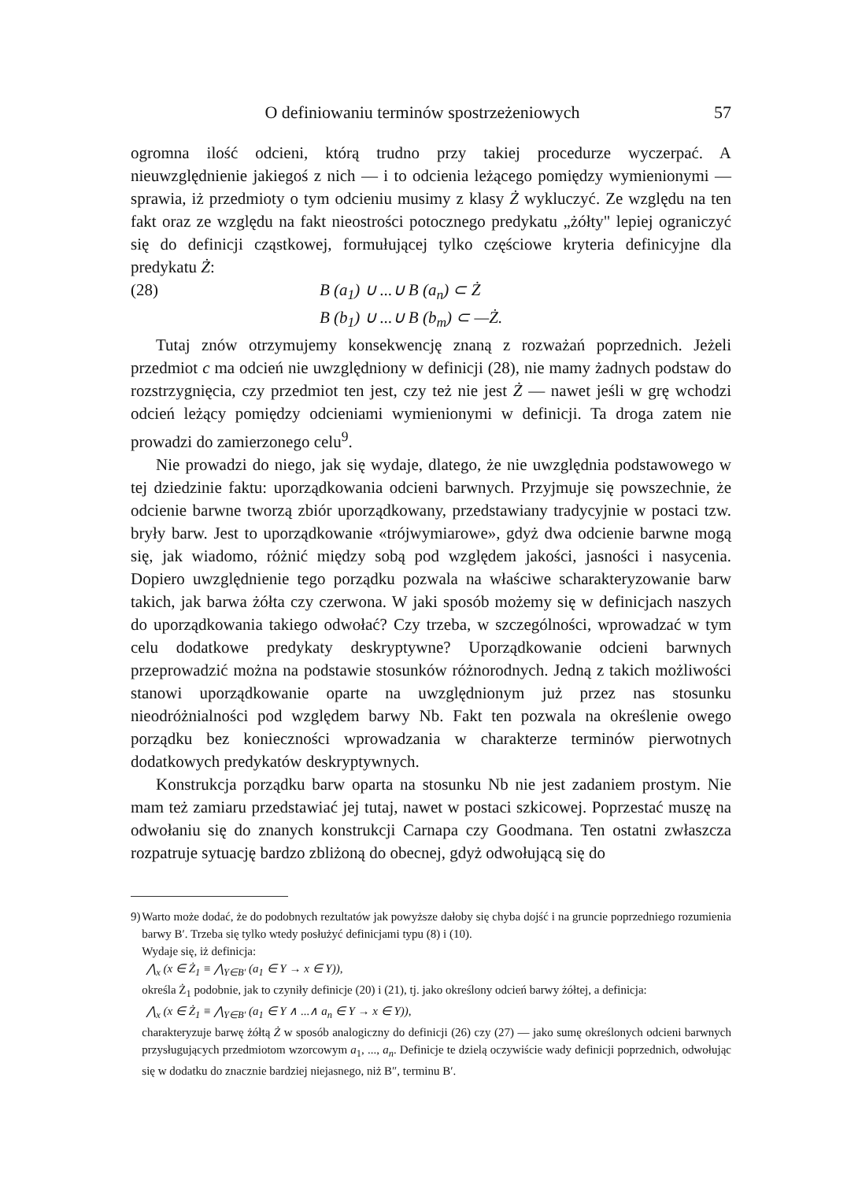O definiowaniu terminów spostrzeżeniowych 57
ogromna ilość odcieni, którą trudno przy takiej procedurze wyczerpać. A nieuwzględnienie jakiegoś z nich — i to odcienia leżącego pomiędzy wymienionymi — sprawia, iż przedmioty o tym odcieniu musimy z klasy Ż wykluczyć. Ze względu na ten fakt oraz ze względu na fakt nieostrości potocznego predykatu „żółty" lepiej ograniczyć się do definicji cząstkowej, formułującej tylko częściowe kryteria definicyjne dla predykatu Ż:
(28) B (a<sub>1</sub>) ∪ ...∪ B (a<sub>n</sub>) ⊂ Ż
B (b<sub>1</sub>) ∪ ...∪ B (b<sub>m</sub>) ⊂ —Ż.
Tutaj znów otrzymujemy konsekwencję znaną z rozważań poprzednich. Jeżeli przedmiot c ma odcień nie uwzględniony w definicji (28), nie mamy żadnych podstaw do rozstrzygnięcia, czy przedmiot ten jest, czy też nie jest Ż — nawet jeśli w grę wchodzi odcień leżący pomiędzy odcieniami wymienionymi w definicji. Ta droga zatem nie prowadzi do zamierzonego celu<sup>9</sup>.
Nie prowadzi do niego, jak się wydaje, dlatego, że nie uwzględnia podstawowego w tej dziedzinie faktu: uporządkowania odcieni barwnych. Przyjmuje się powszechnie, że odcienie barwne tworzą zbiór uporządkowany, przedstawiany tradycyjnie w postaci tzw. bryły barw. Jest to uporządkowanie «trójwymiarowe», gdyż dwa odcienie barwne mogą się, jak wiadomo, różnić między sobą pod względem jakości, jasności i nasycenia. Dopiero uwzględnienie tego porządku pozwala na właściwe scharakteryzowanie barw takich, jak barwa żółta czy czerwona. W jaki sposób możemy się w definicjach naszych do uporządkowania takiego odwołać? Czy trzeba, w szczególności, wprowadzać w tym celu dodatkowe predykaty deskryptywne? Uporządkowanie odcieni barwnych przeprowadzić można na podstawie stosunków różnorodnych. Jedną z takich możliwości stanowi uporządkowanie oparte na uwzględnionym już przez nas stosunku nieodróżnialności pod względem barwy Nb. Fakt ten pozwala na określenie owego porządku bez konieczności wprowadzania w charakterze terminów pierwotnych dodatkowych predykatów deskryptywnych.
Konstrukcja porządku barw oparta na stosunku Nb nie jest zadaniem prostym. Nie mam też zamiaru przedstawiać jej tutaj, nawet w postaci szkicowej. Poprzestać muszę na odwołaniu się do znanych konstrukcji Carnapa czy Goodmana. Ten ostatni zwłaszcza rozpatruje sytuację bardzo zbliżoną do obecnej, gdyż odwołującą się do
9)
Warto może dodać, że do podobnych rezultatów jak powyższe dałoby się chyba dojść i na gruncie poprzedniego rozumienia barwy B′. Trzeba się tylko wtedy posłużyć definicjami typu (8) i (10).
Wydaje się, iż definicja:
⋀<sub>x</sub> (x ∈ Ż<sub>1</sub> ≡ ⋀<sub>Y∈B′</sub> (a<sub>1</sub> ∈ Y → x ∈ Y)),
określa Ż<sub>1</sub> podobnie, jak to czyniły definicje (20) i (21), tj. jako określony odcień barwy żółtej, a definicja:
⋀<sub>x</sub> (x ∈ Ż<sub>1</sub> ≡ ⋀<sub>Y∈B′</sub> (a<sub>1</sub> ∈ Y ∧ ...∧ a<sub>n</sub> ∈ Y → x ∈ Y)),
charakteryzuje barwę żółtą Ż w sposób analogiczny do definicji (26) czy (27) — jako sumę określonych odcieni barwnych przysługujących przedmiotom wzorcowym a<sub>1</sub>, ..., a<sub>n</sub>. Definicje te dzielą oczywiście wady definicji poprzednich, odwołując się w dodatku do znacznie bardziej niejasnego, niż B″, terminu B′.